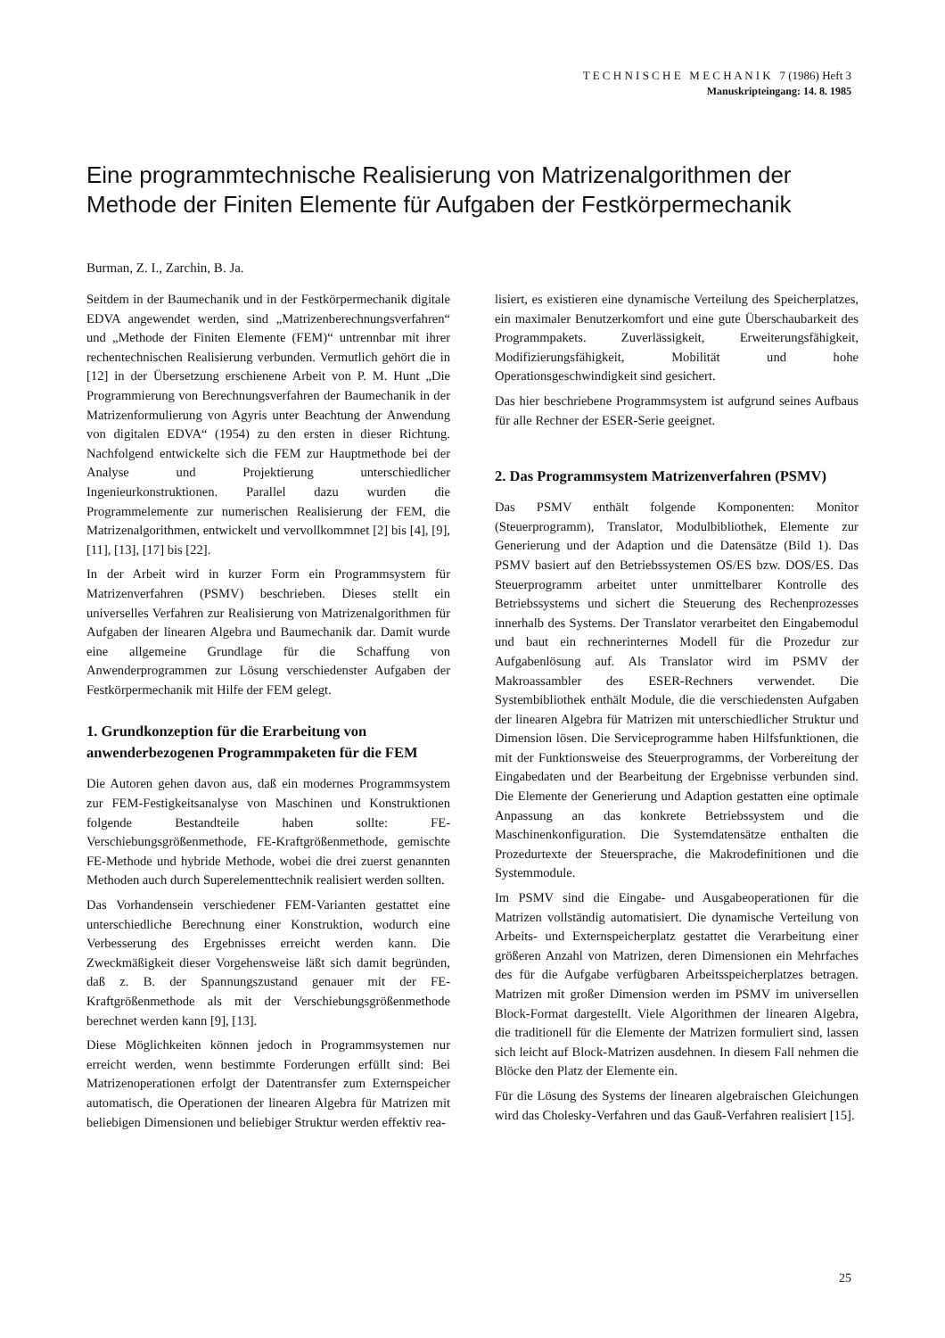T E C H N I S C H E M E C H A N I K 7 (1986) Heft 3
Manuskripteingang: 14. 8. 1985
Eine programmtechnische Realisierung von Matrizenalgorithmen der Methode der Finiten Elemente für Aufgaben der Festkörpermechanik
Burman, Z. I., Zarchin, B. Ja.
Seitdem in der Baumechanik und in der Festkörpermechanik digitale EDVA angewendet werden, sind „Matrizenberechnungsverfahren“ und „Methode der Finiten Elemente (FEM)“ untrennbar mit ihrer rechentechnischen Realisierung verbunden. Vermutlich gehört die in [12] in der Übersetzung erschienene Arbeit von P. M. Hunt „Die Programmierung von Berechnungsverfahren der Baumechanik in der Matrizenformulierung von Agyris unter Beachtung der Anwendung von digitalen EDVA“ (1954) zu den ersten in dieser Richtung. Nachfolgend entwickelte sich die FEM zur Hauptmethode bei der Analyse und Projektierung unterschiedlicher Ingenieurkonstruktionen. Parallel dazu wurden die Programmelemente zur numerischen Realisierung der FEM, die Matrizenalgorithmen, entwickelt und vervollkommnet [2] bis [4], [9], [11], [13], [17] bis [22].
In der Arbeit wird in kurzer Form ein Programmsystem für Matrizenverfahren (PSMV) beschrieben. Dieses stellt ein universelles Verfahren zur Realisierung von Matrizenalgorithmen für Aufgaben der linearen Algebra und Baumechanik dar. Damit wurde eine allgemeine Grundlage für die Schaffung von Anwenderprogrammen zur Lösung verschiedenster Aufgaben der Festkörpermechanik mit Hilfe der FEM gelegt.
1. Grundkonzeption für die Erarbeitung von anwenderbezogenen Programmpaketen für die FEM
Die Autoren gehen davon aus, daß ein modernes Programmsystem zur FEM-Festigkeitsanalyse von Maschinen und Konstruktionen folgende Bestandteile haben sollte: FE-Verschiebungsgrößenmethode, FE-Kraftgrößenmethode, gemischte FE-Methode und hybride Methode, wobei die drei zuerst genannten Methoden auch durch Superelementtechnik realisiert werden sollten.
Das Vorhandensein verschiedener FEM-Varianten gestattet eine unterschiedliche Berechnung einer Konstruktion, wodurch eine Verbesserung des Ergebnisses erreicht werden kann. Die Zweckmäßigkeit dieser Vorgehensweise läßt sich damit begründen, daß z. B. der Spannungszustand genauer mit der FE-Kraftgrößenmethode als mit der Verschiebungsgrößenmethode berechnet werden kann [9], [13].
Diese Möglichkeiten können jedoch in Programmsystemen nur erreicht werden, wenn bestimmte Forderungen erfüllt sind: Bei Matrizenoperationen erfolgt der Datentransfer zum Externspeicher automatisch, die Operationen der linearen Algebra für Matrizen mit beliebigen Dimensionen und beliebiger Struktur werden effektiv rea-
lisiert, es existieren eine dynamische Verteilung des Speicherplatzes, ein maximaler Benutzerkomfort und eine gute Überschaubarkeit des Programmpakets. Zuverlässigkeit, Erweiterungsfähigkeit, Modifizierungsfähigkeit, Mobilität und hohe Operationsgeschwindigkeit sind gesichert.
Das hier beschriebene Programmsystem ist aufgrund seines Aufbaus für alle Rechner der ESER-Serie geeignet.
2. Das Programmsystem Matrizenverfahren (PSMV)
Das PSMV enthält folgende Komponenten: Monitor (Steuerprogramm), Translator, Modulbibliothek, Elemente zur Generierung und der Adaption und die Datensätze (Bild 1). Das PSMV basiert auf den Betriebssystemen OS/ES bzw. DOS/ES. Das Steuerprogramm arbeitet unter unmittelbarer Kontrolle des Betriebssystems und sichert die Steuerung des Rechenprozesses innerhalb des Systems. Der Translator verarbeitet den Eingabemodul und baut ein rechnerinternes Modell für die Prozedur zur Aufgabenlösung auf. Als Translator wird im PSMV der Makroassambler des ESER-Rechners verwendet. Die Systembibliothek enthält Module, die die verschiedensten Aufgaben der linearen Algebra für Matrizen mit unterschiedlicher Struktur und Dimension lösen. Die Serviceprogramme haben Hilfsfunktionen, die mit der Funktionsweise des Steuerprogramms, der Vorbereitung der Eingabedaten und der Bearbeitung der Ergebnisse verbunden sind. Die Elemente der Generierung und Adaption gestatten eine optimale Anpassung an das konkrete Betriebssystem und die Maschinenkonfiguration. Die Systemdatensätze enthalten die Prozedurtexte der Steuersprache, die Makrodefinitionen und die Systemmodule.
Im PSMV sind die Eingabe- und Ausgabeoperationen für die Matrizen vollständig automatisiert. Die dynamische Verteilung von Arbeits- und Externspeicherplatz gestattet die Verarbeitung einer größeren Anzahl von Matrizen, deren Dimensionen ein Mehrfaches des für die Aufgabe verfügbaren Arbeitsspeicherplatzes betragen. Matrizen mit großer Dimension werden im PSMV im universellen Block-Format dargestellt. Viele Algorithmen der linearen Algebra, die traditionell für die Elemente der Matrizen formuliert sind, lassen sich leicht auf Block-Matrizen ausdehnen. In diesem Fall nehmen die Blöcke den Platz der Elemente ein.
Für die Lösung des Systems der linearen algebraischen Gleichungen wird das Cholesky-Verfahren und das Gauß-Verfahren realisiert [15].
25